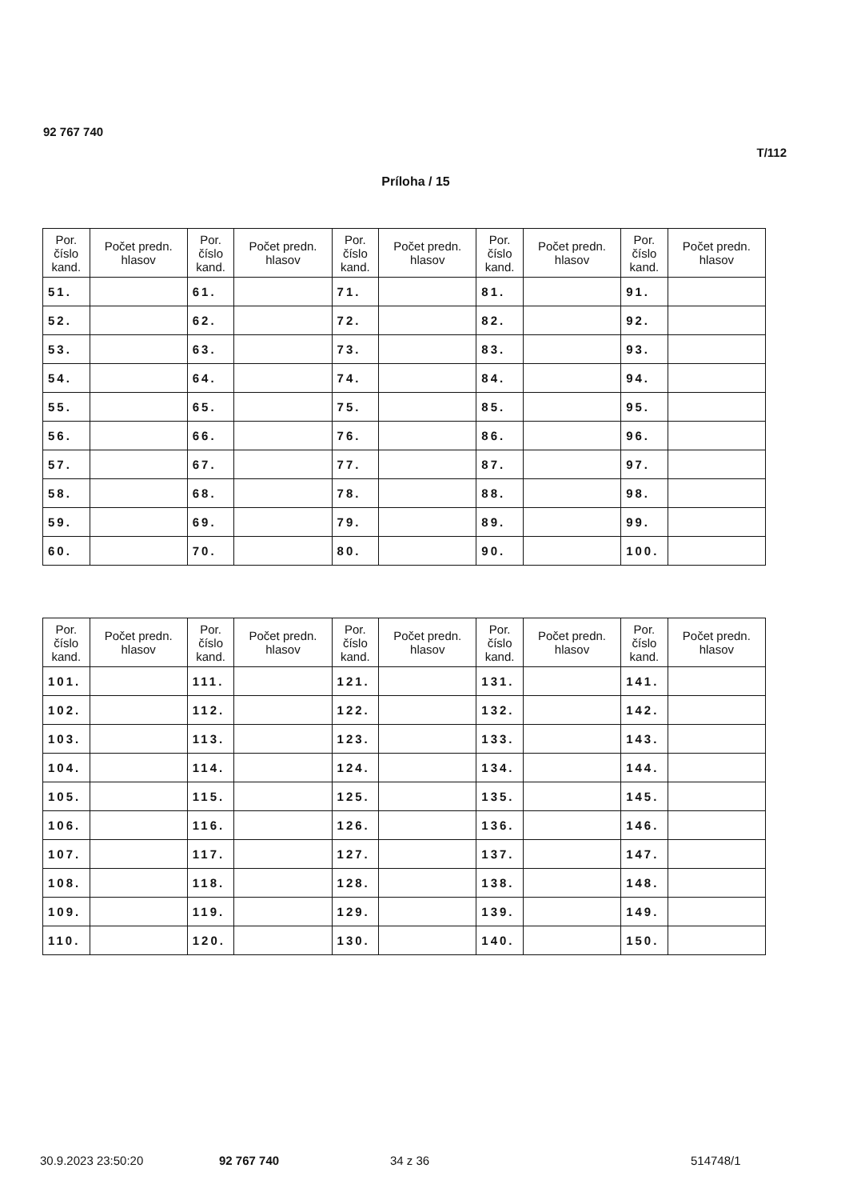92 767 740
T/112
Príloha / 15
| Por. číslo kand. | Počet predn. hlasov | Por. číslo kand. | Počet predn. hlasov | Por. číslo kand. | Počet predn. hlasov | Por. číslo kand. | Počet predn. hlasov | Por. číslo kand. | Počet predn. hlasov |
| --- | --- | --- | --- | --- | --- | --- | --- | --- | --- |
| 51. | | 61. | | 71. | | 81. | | 91. | |
| 52. | | 62. | | 72. | | 82. | | 92. | |
| 53. | | 63. | | 73. | | 83. | | 93. | |
| 54. | | 64. | | 74. | | 84. | | 94. | |
| 55. | | 65. | | 75. | | 85. | | 95. | |
| 56. | | 66. | | 76. | | 86. | | 96. | |
| 57. | | 67. | | 77. | | 87. | | 97. | |
| 58. | | 68. | | 78. | | 88. | | 98. | |
| 59. | | 69. | | 79. | | 89. | | 99. | |
| 60. | | 70. | | 80. | | 90. | | 100. | |
| Por. číslo kand. | Počet predn. hlasov | Por. číslo kand. | Počet predn. hlasov | Por. číslo kand. | Počet predn. hlasov | Por. číslo kand. | Počet predn. hlasov | Por. číslo kand. | Počet predn. hlasov |
| --- | --- | --- | --- | --- | --- | --- | --- | --- | --- |
| 101. | | 111. | | 121. | | 131. | | 141. | |
| 102. | | 112. | | 122. | | 132. | | 142. | |
| 103. | | 113. | | 123. | | 133. | | 143. | |
| 104. | | 114. | | 124. | | 134. | | 144. | |
| 105. | | 115. | | 125. | | 135. | | 145. | |
| 106. | | 116. | | 126. | | 136. | | 146. | |
| 107. | | 117. | | 127. | | 137. | | 147. | |
| 108. | | 118. | | 128. | | 138. | | 148. | |
| 109. | | 119. | | 129. | | 139. | | 149. | |
| 110. | | 120. | | 130. | | 140. | | 150. | |
30.9.2023 23:50:20 92 767 740 34 z 36 514748/1